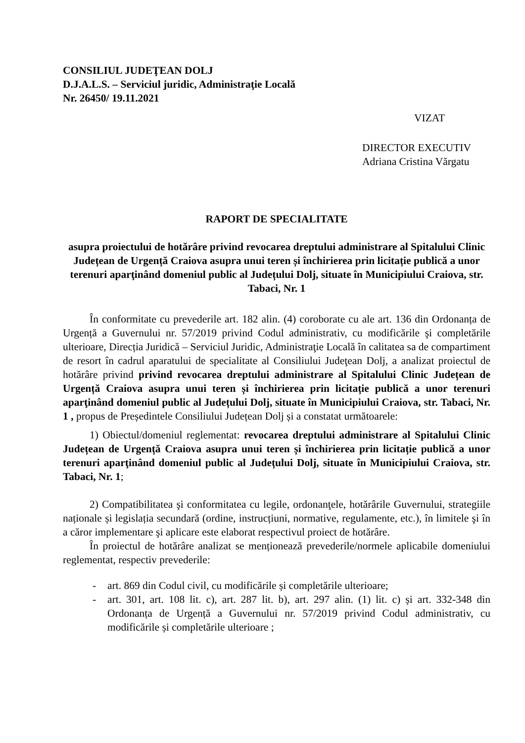CONSILIUL JUDEŢEAN DOLJ
D.J.A.L.S. – Serviciul juridic, Administraţie Locală
Nr. 26450/ 19.11.2021
VIZAT
DIRECTOR EXECUTIV
Adriana Cristina Vărgatu
RAPORT DE SPECIALITATE
asupra proiectului de hotărâre privind revocarea dreptului administrare al Spitalului Clinic Județean de Urgență Craiova asupra unui teren și închirierea prin licitație publică a unor terenuri aparţinând domeniul public al Județului Dolj, situate în Municipiului Craiova, str. Tabaci, Nr. 1
În conformitate cu prevederile art. 182 alin. (4) coroborate cu ale art. 136 din Ordonanța de Urgență a Guvernului nr. 57/2019 privind Codul administrativ, cu modificările şi completările ulterioare, Direcția Juridică – Serviciul Juridic, Administraţie Locală în calitatea sa de compartiment de resort în cadrul aparatului de specialitate al Consiliului Judeţean Dolj, a analizat proiectul de hotărâre privind privind revocarea dreptului administrare al Spitalului Clinic Județean de Urgență Craiova asupra unui teren și închirierea prin licitație publică a unor terenuri aparţinând domeniul public al Județului Dolj, situate în Municipiului Craiova, str. Tabaci, Nr. 1 , propus de Președintele Consiliului Județean Dolj și a constatat următoarele:
1) Obiectul/domeniul reglementat: revocarea dreptului administrare al Spitalului Clinic Județean de Urgență Craiova asupra unui teren și închirierea prin licitație publică a unor terenuri aparţinând domeniul public al Județului Dolj, situate în Municipiului Craiova, str. Tabaci, Nr. 1;
2) Compatibilitatea şi conformitatea cu legile, ordonanţele, hotărârile Guvernului, strategiile naționale și legislația secundară (ordine, instrucțiuni, normative, regulamente, etc.), în limitele şi în a căror implementare şi aplicare este elaborat respectivul proiect de hotărâre.
În proiectul de hotărâre analizat se menționează prevederile/normele aplicabile domeniului reglementat, respectiv prevederile:
- art. 869 din Codul civil, cu modificările și completările ulterioare;
- art. 301, art. 108 lit. c), art. 287 lit. b), art. 297 alin. (1) lit. c) și art. 332-348 din Ordonanța de Urgență a Guvernului nr. 57/2019 privind Codul administrativ, cu modificările și completările ulterioare ;